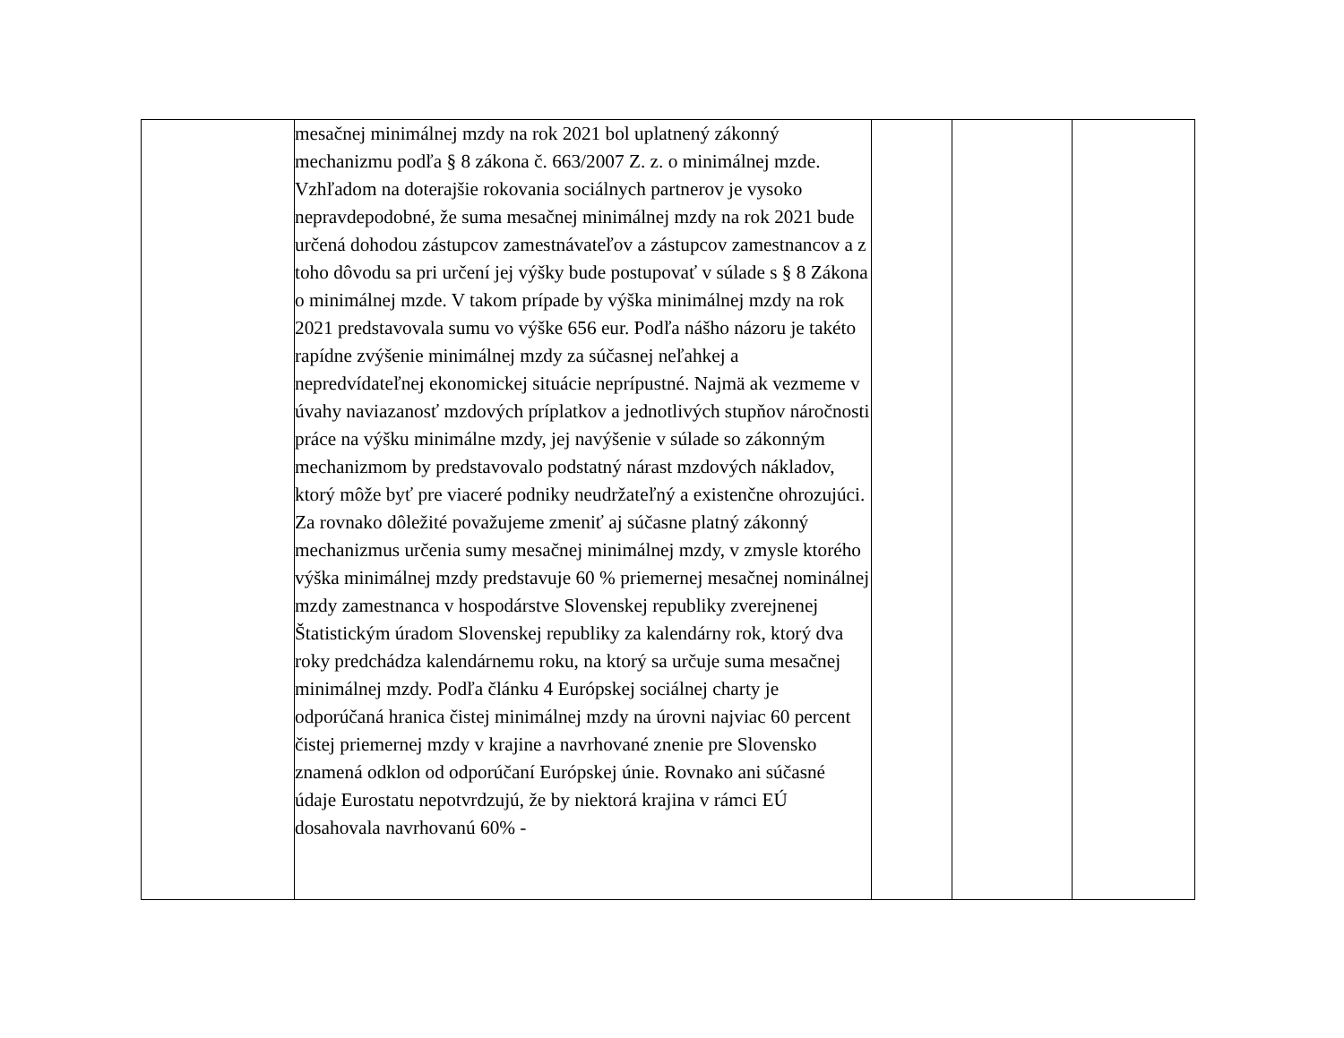| | mesačnej minimálnej mzdy na rok 2021 bol uplatnený zákonný mechanizmu podľa § 8 zákona č. 663/2007 Z. z. o minimálnej mzde. Vzhľadom na doterajšie rokovania sociálnych partnerov je vysoko nepravdepodobné, že suma mesačnej minimálnej mzdy na rok 2021 bude určená dohodou zástupcov zamestnávateľov a zástupcov zamestnancov a z toho dôvodu sa pri určení jej výšky bude postupovať v súlade s § 8 Zákona o minimálnej mzde. V takom prípade by výška minimálnej mzdy na rok 2021 predstavovala sumu vo výške 656 eur. Podľa nášho názoru je takéto rapídne zvýšenie minimálnej mzdy za súčasnej neľahkej a nepredvídateľnej ekonomickej situácie neprípustné. Najmä ak vezmeme v úvahy naviazanosť mzdových príplatkov a jednotlivých stupňov náročnosti práce na výšku minimálne mzdy, jej navýšenie v súlade so zákonným mechanizmom by predstavovalo podstatný nárast mzdových nákladov, ktorý môže byť pre viaceré podniky neudržateľný a existenčne ohrozujúci. Za rovnako dôležité považujeme zmeniť aj súčasne platný zákonný mechanizmus určenia sumy mesačnej minimálnej mzdy, v zmysle ktorého výška minimálnej mzdy predstavuje 60 % priemernej mesačnej nominálnej mzdy zamestnanca v hospodárstve Slovenskej republiky zverejnenej Štatistickým úradom Slovenskej republiky za kalendárny rok, ktorý dva roky predchádza kalendárnemu roku, na ktorý sa určuje suma mesačnej minimálnej mzdy. Podľa článku 4 Európskej sociálnej charty je odporúčaná hranica čistej minimálnej mzdy na úrovni najviac 60 percent čistej priemernej mzdy v krajine a navrhované znenie pre Slovensko znamená odklon od odporúčaní Európskej únie. Rovnako ani súčasné údaje Eurostatu nepotvrdzujú, že by niektorá krajina v rámci EÚ dosahovala navrhovanú 60% - | | | |